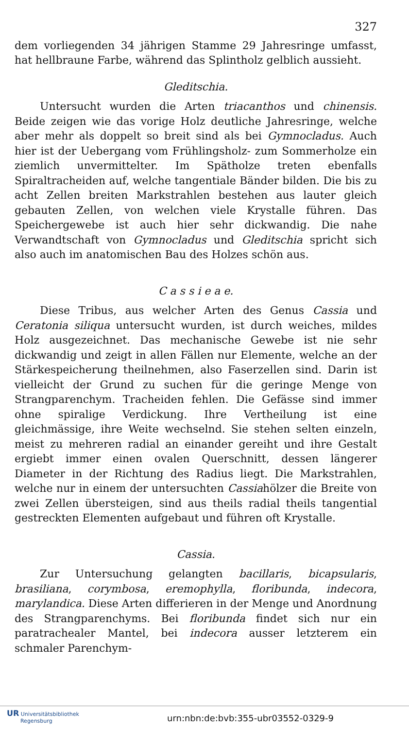327
dem vorliegenden 34 jährigen Stamme 29 Jahresringe umfasst, hat hellbraune Farbe, während das Splintholz gelblich aussieht.
Gleditschia.
Untersucht wurden die Arten triacanthos und chinensis. Beide zeigen wie das vorige Holz deutliche Jahresringe, welche aber mehr als doppelt so breit sind als bei Gymnocladus. Auch hier ist der Uebergang vom Frühlingsholz- zum Sommerholze ein ziemlich unvermittelter. Im Spätholze treten ebenfalls Spiraltracheiden auf, welche tangentiale Bänder bilden. Die bis zu acht Zellen breiten Markstrahlen bestehen aus lauter gleich gebauten Zellen, von welchen viele Krystalle führen. Das Speichergewebe ist auch hier sehr dickwandig. Die nahe Verwandtschaft von Gymnocladus und Gleditschia spricht sich also auch im anatomischen Bau des Holzes schön aus.
C a s s i e a e.
Diese Tribus, aus welcher Arten des Genus Cassia und Ceratonia siliqua untersucht wurden, ist durch weiches, mildes Holz ausgezeichnet. Das mechanische Gewebe ist nie sehr dickwandig und zeigt in allen Fällen nur Elemente, welche an der Stärkespeicherung theilnehmen, also Faserzellen sind. Darin ist vielleicht der Grund zu suchen für die geringe Menge von Strangparenchym. Tracheiden fehlen. Die Gefässe sind immer ohne spiralige Verdickung. Ihre Vertheilung ist eine gleichmässige, ihre Weite wechselnd. Sie stehen selten einzeln, meist zu mehreren radial an einander gereiht und ihre Gestalt ergiebt immer einen ovalen Querschnitt, dessen längerer Diameter in der Richtung des Radius liegt. Die Markstrahlen, welche nur in einem der untersuchten Cassiahölzer die Breite von zwei Zellen übersteigen, sind aus theils radial theils tangential gestreckten Elementen aufgebaut und führen oft Krystalle.
Cassia.
Zur Untersuchung gelangten bacillaris, bicapsularis, brasiliana, corymbosa, eremophylla, floribunda, indecora, marylandica. Diese Arten differieren in der Menge und Anordnung des Strangparenchyms. Bei floribunda findet sich nur ein paratrachealer Mantel, bei indecora ausser letzterem ein schmaler Parenchym-
UR Universitätsbibliothek
Regensburg
urn:nbn:de:bvb:355-ubr03552-0329-9